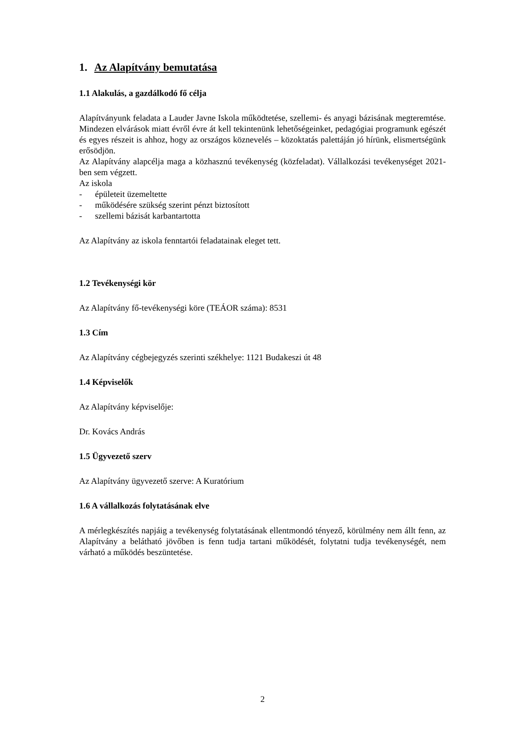1. Az Alapítvány bemutatása
1.1 Alakulás, a gazdálkodó fő célja
Alapítványunk feladata a Lauder Javne Iskola működtetése, szellemi- és anyagi bázisának megteremtése. Mindezen elvárások miatt évről évre át kell tekintenünk lehetőségeinket, pedagógiai programunk egészét és egyes részeit is ahhoz, hogy az országos köznevelés – közoktatás palettáján jó hírünk, elismertségünk erősödjön.
Az Alapítvány alapcélja maga a közhasznú tevékenység (közfeladat). Vállalkozási tevékenységet 2021-ben sem végzett.
Az iskola
- épületeit üzemeltette
- működésére szükség szerint pénzt biztosított
- szellemi bázisát karbantartotta
Az Alapítvány az iskola fenntartói feladatainak eleget tett.
1.2 Tevékenységi kör
Az Alapítvány fő-tevékenységi köre (TEÁOR száma): 8531
1.3 Cím
Az Alapítvány cégbejegyzés szerinti székhelye: 1121 Budakeszi út 48
1.4 Képviselők
Az Alapítvány képviselője:
Dr. Kovács András
1.5 Ügyvezető szerv
Az Alapítvány ügyvezető szerve: A Kuratórium
1.6 A vállalkozás folytatásának elve
A mérlegkészítés napjáig a tevékenység folytatásának ellentmondó tényező, körülmény nem állt fenn, az Alapítvány a belátható jövőben is fenn tudja tartani működését, folytatni tudja tevékenységét, nem várható a működés beszüntetése.
2